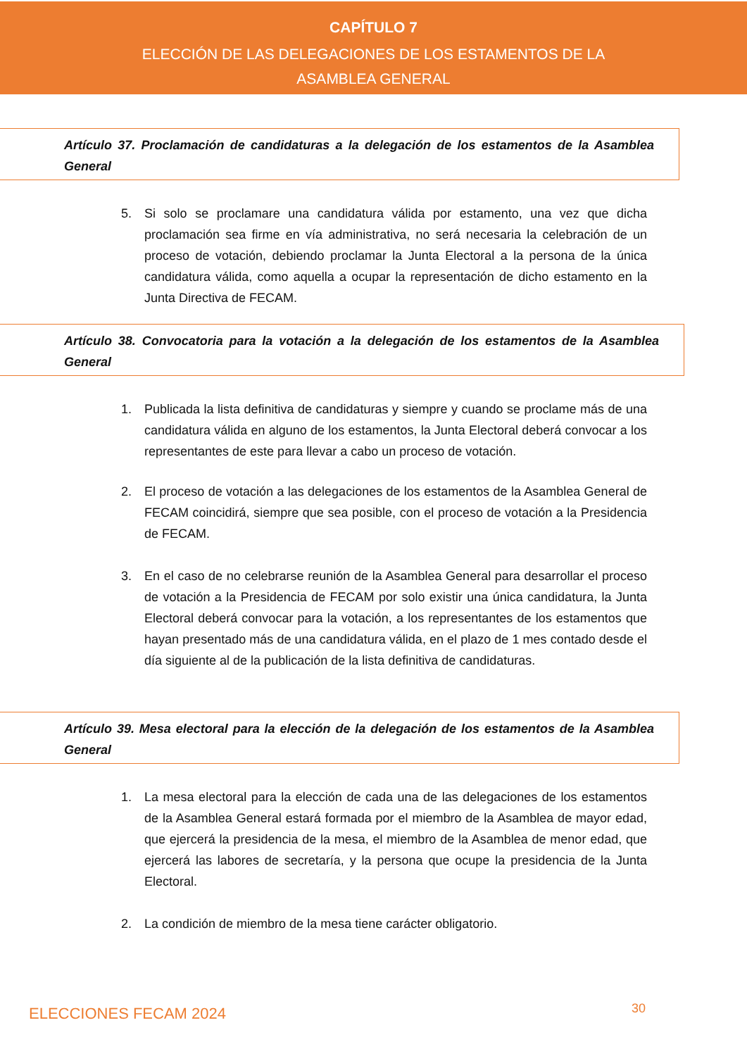CAPÍTULO 7
ELECCIÓN DE LAS DELEGACIONES DE LOS ESTAMENTOS DE LA ASAMBLEA GENERAL
Artículo 37. Proclamación de candidaturas a la delegación de los estamentos de la Asamblea General
5. Si solo se proclamare una candidatura válida por estamento, una vez que dicha proclamación sea firme en vía administrativa, no será necesaria la celebración de un proceso de votación, debiendo proclamar la Junta Electoral a la persona de la única candidatura válida, como aquella a ocupar la representación de dicho estamento en la Junta Directiva de FECAM.
Artículo 38. Convocatoria para la votación a la delegación de los estamentos de la Asamblea General
1. Publicada la lista definitiva de candidaturas y siempre y cuando se proclame más de una candidatura válida en alguno de los estamentos, la Junta Electoral deberá convocar a los representantes de este para llevar a cabo un proceso de votación.
2. El proceso de votación a las delegaciones de los estamentos de la Asamblea General de FECAM coincidirá, siempre que sea posible, con el proceso de votación a la Presidencia de FECAM.
3. En el caso de no celebrarse reunión de la Asamblea General para desarrollar el proceso de votación a la Presidencia de FECAM por solo existir una única candidatura, la Junta Electoral deberá convocar para la votación, a los representantes de los estamentos que hayan presentado más de una candidatura válida, en el plazo de 1 mes contado desde el día siguiente al de la publicación de la lista definitiva de candidaturas.
Artículo 39. Mesa electoral para la elección de la delegación de los estamentos de la Asamblea General
1. La mesa electoral para la elección de cada una de las delegaciones de los estamentos de la Asamblea General estará formada por el miembro de la Asamblea de mayor edad, que ejercerá la presidencia de la mesa, el miembro de la Asamblea de menor edad, que ejercerá las labores de secretaría, y la persona que ocupe la presidencia de la Junta Electoral.
2. La condición de miembro de la mesa tiene carácter obligatorio.
ELECCIONES FECAM 2024 30